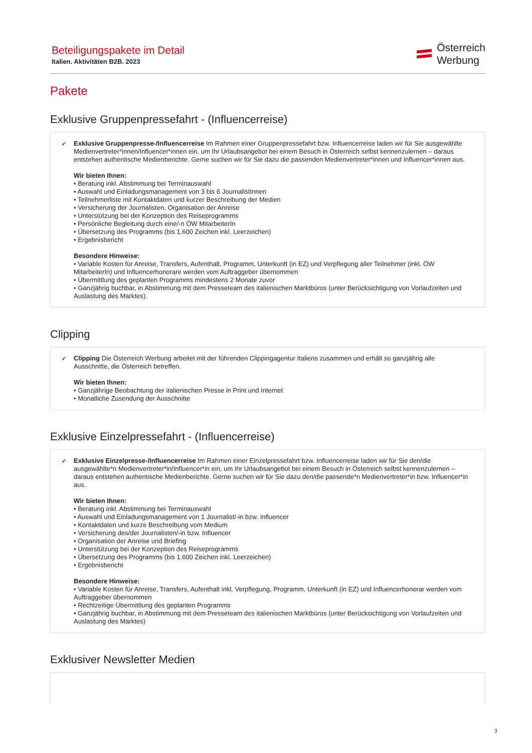Beteiligungspakete im Detail
Italien. Aktivitäten B2B. 2023
Österreich
Werbung
Pakete
Exklusive Gruppenpressefahrt - (Influencerreise)
✔
Exklusive Gruppenpresse-/Influencerreise Im Rahmen einer Gruppenpressefahrt bzw. Influencerreise laden wir für Sie ausgewählte Medienvertreter*innen/Influencer*innen ein, um Ihr Urlaubsangebot bei einem Besuch in Österreich selbst kennenzulernen – daraus entstehen authentische Medienberichte. Gerne suchen wir für Sie dazu die passenden Medienvertreter*innen und Influencer*innen aus.
Wir bieten Ihnen:
• Beratung inkl. Abstimmung bei Terminauswahl
• Auswahl und Einladungsmanagement von 3 bis 6 JournalistInnen
• Teilnehmerliste mit Kontaktdaten und kurzer Beschreibung der Medien
• Versicherung der Journalisten, Organisation der Anreise
• Unterstützung bei der Konzeption des Reiseprogramms
• Persönliche Begleitung durch eine/-n ÖW MitarbeiterIn
• Übersetzung des Programms (bis 1.600 Zeichen inkl. Leerzeichen)
• Ergebnisbericht
Besondere Hinweise:
• Variable Kosten für Anreise, Transfers, Aufenthalt, Programm, Unterkunft (in EZ) und Verpflegung aller Teilnehmer (inkl. ÖW MitarbeiterIn) und Influencerhonorare werden vom Auftraggeber übernommen
• Übermittlung des geplanten Programms mindestens 2 Monate zuvor
• Ganzjährig buchbar, in Abstimmung mit dem Presseteam des italienischen Marktbüros (unter Berücksichtigung von Vorlaufzeiten und Auslastung des Marktes).
Clipping
✔
Clipping Die Österreich Werbung arbeitet mit der führenden Clippingagentur Italiens zusammen und erhält so ganzjährig alle Ausschnitte, die Österreich betreffen.
Wir bieten Ihnen:
• Ganzjährige Beobachtung der italienischen Presse in Print und Internet
• Monatliche Zusendung der Ausschnitte
Exklusive Einzelpressefahrt - (Influencerreise)
✔
Exklusive Einzelpresse-/Influencerreise Im Rahmen einer Einzelpressefahrt bzw. Influencerreise laden wir für Sie den/die ausgewählte*n Medienvertreter*in/Influencer*in ein, um Ihr Urlaubsangebot bei einem Besuch in Österreich selbst kennenzulernen – daraus entstehen authentische Medienberichte. Gerne suchen wir für Sie dazu den/die passende*n Medienvertreter*in bzw. Influencer*in aus.
Wir bieten Ihnen:
• Beratung inkl. Abstimmung bei Terminauswahl
• Auswahl und Einladungsmanagement von 1 Journalist/-in bzw. Influencer
• Kontaktdaten und kurze Beschreibung vom Medium
• Versicherung des/der Journalisten/-in bzw. Influencer
• Organisation der Anreise und Briefing
• Unterstützung bei der Konzeption des Reiseprogramms
• Übersetzung des Programms (bis 1.600 Zeichen inkl. Leerzeichen)
• Ergebnisbericht
Besondere Hinweise:
• Variable Kosten für Anreise, Transfers, Aufenthalt inkl. Verpflegung, Programm, Unterkunft (in EZ) und Influencerhonorar werden vom Auftraggeber übernommen
• Rechtzeitige Übermittlung des geplanten Programms
• Ganzjährig buchbar, in Abstimmung mit dem Presseteam des italienischen Marktbüros (unter Berücksichtigung von Vorlaufzeiten und Auslastung des Marktes)
Exklusiver Newsletter Medien
3